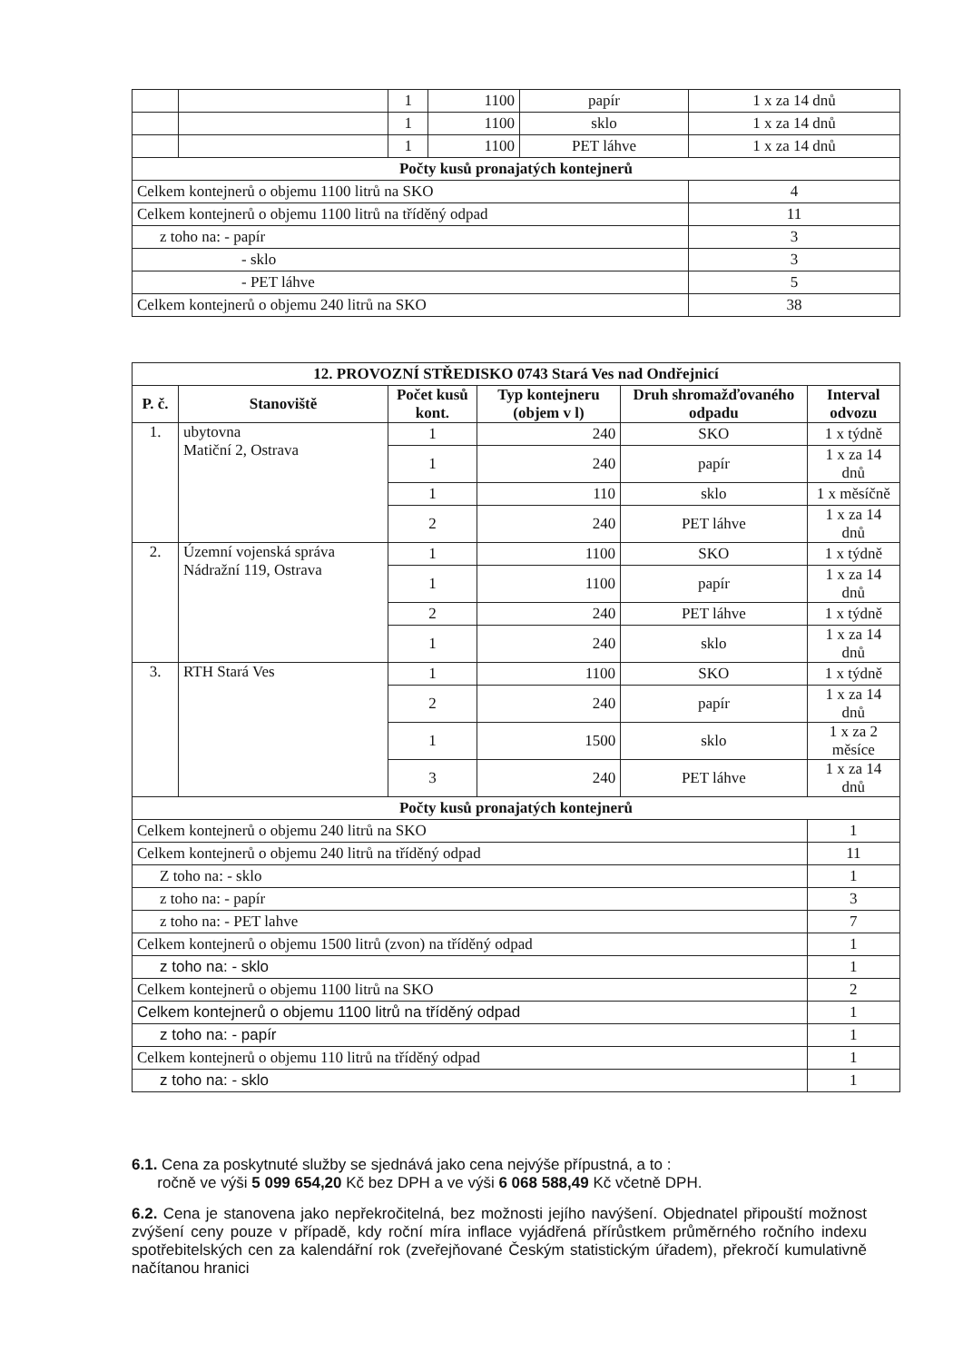| | | 1 | 1100 | papír | 1 x za 14 dnů |
| | | 1 | 1100 | sklo | 1 x za 14 dnů |
| | | 1 | 1100 | PET láhve | 1 x za 14 dnů |
| Počty kusů pronajatých kontejnerů | | | | | |
| Celkem kontejnerů o objemu 1100 litrů na SKO | | | | | 4 |
| Celkem kontejnerů o objemu 1100 litrů na tříděný odpad | | | | | 11 |
| z toho na: - papír | | | | | 3 |
| - sklo | | | | | 3 |
| - PET láhve | | | | | 5 |
| Celkem kontejnerů o objemu 240 litrů na SKO | | | | | 38 |
| 12. PROVOZNÍ STŘEDISKO 0743 Stará Ves nad Ondřejnicí | | | | | |
| --- | --- | --- | --- | --- | --- |
| P. č. | Stanoviště | Počet kusů kont. | Typ kontejneru (objem v l) | Druh shromažďovaného odpadu | Interval odvozu |
| 1. | ubytovna Matiční 2, Ostrava | 1 | 240 | SKO | 1 x týdně |
| | | 1 | 240 | papír | 1 x za 14 dnů |
| | | 1 | 110 | sklo | 1 x měsíčně |
| | | 2 | 240 | PET láhve | 1 x za 14 dnů |
| 2. | Územní vojenská správa Nádražní 119, Ostrava | 1 | 1100 | SKO | 1 x týdně |
| | | 1 | 1100 | papír | 1 x za 14 dnů |
| | | 2 | 240 | PET láhve | 1 x týdně |
| | | 1 | 240 | sklo | 1 x za 14 dnů |
| 3. | RTH Stará Ves | 1 | 1100 | SKO | 1 x týdně |
| | | 2 | 240 | papír | 1 x za 14 dnů |
| | | 1 | 1500 | sklo | 1 x za 2 měsíce |
| | | 3 | 240 | PET láhve | 1 x za 14 dnů |
| Počty kusů pronajatých kontejnerů | | | | | |
| Celkem kontejnerů o objemu 240 litrů na SKO | | | | | 1 |
| Celkem kontejnerů o objemu 240 litrů na tříděný odpad | | | | | 11 |
| Z toho na: - sklo | | | | | 1 |
| z toho na: - papír | | | | | 3 |
| z toho na: - PET lahve | | | | | 7 |
| Celkem kontejnerů o objemu 1500 litrů (zvon) na tříděný odpad | | | | | 1 |
| z toho na: - sklo | | | | | 1 |
| Celkem kontejnerů o objemu 1100 litrů na SKO | | | | | 2 |
| Celkem kontejnerů o objemu 1100 litrů na tříděný odpad | | | | | 1 |
| z toho na: - papír | | | | | 1 |
| Celkem kontejnerů o objemu 110 litrů na tříděný odpad | | | | | 1 |
| z toho na: - sklo | | | | | 1 |
6.1. Cena za poskytnuté služby se sjednává jako cena nejvýše přípustná, a to :
ročně ve výši 5 099 654,20 Kč bez DPH a ve výši 6 068 588,49 Kč včetně DPH.
6.2. Cena je stanovena jako nepřekročitelná, bez možnosti jejího navýšení. Objednatel připouští možnost zvýšení ceny pouze v případě, kdy roční míra inflace vyjádřená přírůstkem průměrného ročního indexu spotřebitelských cen za kalendářní rok (zveřejňované Českým statistickým úřadem), překročí kumulativně načítanou hranici